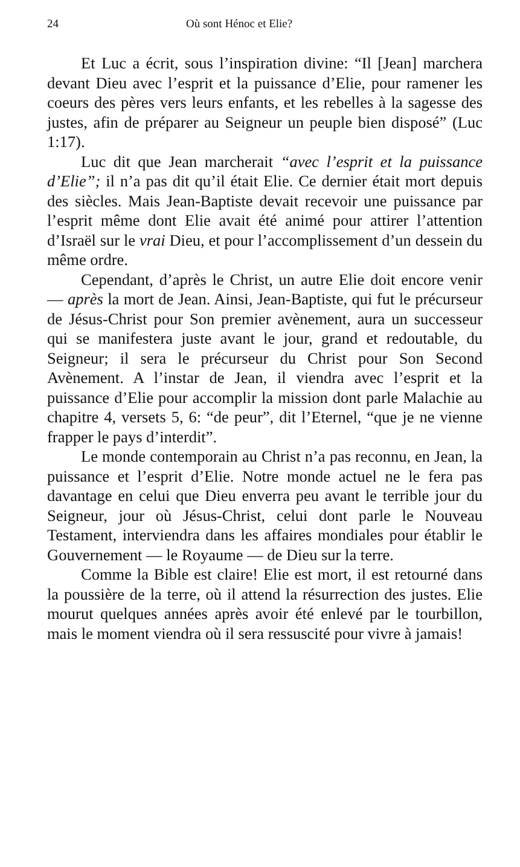24 Où sont Hénoc et Elie?
Et Luc a écrit, sous l’inspiration divine: “Il [Jean] marchera devant Dieu avec l’esprit et la puissance d’Elie, pour ramener les coeurs des pères vers leurs enfants, et les rebelles à la sagesse des justes, afin de préparer au Seigneur un peuple bien disposé” (Luc 1:17).
Luc dit que Jean marcherait “avec l’esprit et la puissance d’Elie”; il n’a pas dit qu’il était Elie. Ce dernier était mort depuis des siècles. Mais Jean-Baptiste devait recevoir une puissance par l’esprit même dont Elie avait été animé pour attirer l’attention d’Israël sur le vrai Dieu, et pour l’accomplissement d’un dessein du même ordre.
Cependant, d’après le Christ, un autre Elie doit encore venir — après la mort de Jean. Ainsi, Jean-Baptiste, qui fut le précurseur de Jésus-Christ pour Son premier avènement, aura un successeur qui se manifestera juste avant le jour, grand et redoutable, du Seigneur; il sera le précurseur du Christ pour Son Second Avènement. A l’instar de Jean, il viendra avec l’esprit et la puissance d’Elie pour accomplir la mission dont parle Malachie au chapitre 4, versets 5, 6: “de peur”, dit l’Eternel, “que je ne vienne frapper le pays d’interdit”.
Le monde contemporain au Christ n’a pas reconnu, en Jean, la puissance et l’esprit d’Elie. Notre monde actuel ne le fera pas davantage en celui que Dieu enverra peu avant le terrible jour du Seigneur, jour où Jésus-Christ, celui dont parle le Nouveau Testament, interviendra dans les affaires mondiales pour établir le Gouvernement — le Royaume — de Dieu sur la terre.
Comme la Bible est claire! Elie est mort, il est retourné dans la poussière de la terre, où il attend la résurrection des justes. Elie mourut quelques années après avoir été enlevé par le tourbillon, mais le moment viendra où il sera ressuscité pour vivre à jamais!